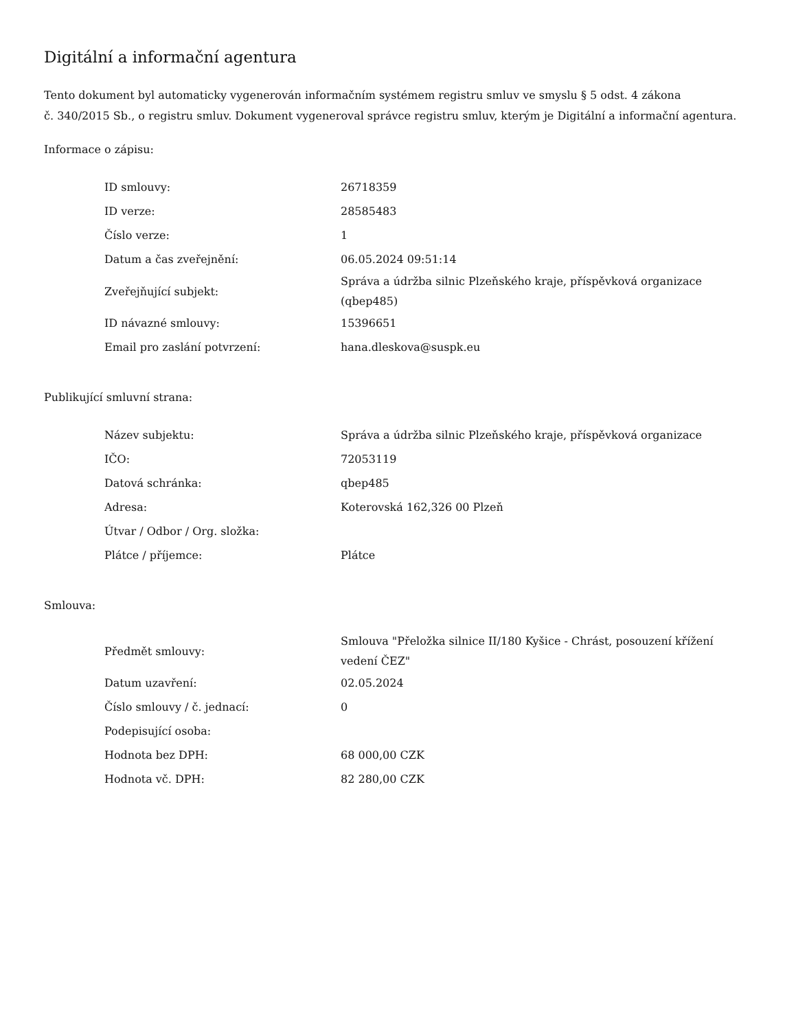Digitální a informační agentura
Tento dokument byl automaticky vygenerován informačním systémem registru smluv ve smyslu § 5 odst. 4 zákona
č. 340/2015 Sb., o registru smluv. Dokument vygeneroval správce registru smluv, kterým je Digitální a informační agentura.
Informace o zápisu:
| ID smlouvy: | 26718359 |
| ID verze: | 28585483 |
| Číslo verze: | 1 |
| Datum a čas zveřejnění: | 06.05.2024 09:51:14 |
| Zveřejňující subjekt: | Správa a údržba silnic Plzeňského kraje, příspěvková organizace (qbep485) |
| ID návazné smlouvy: | 15396651 |
| Email pro zaslání potvrzení: | hana.dleskova@suspk.eu |
Publikující smluvní strana:
| Název subjektu: | Správa a údržba silnic Plzeňského kraje, příspěvková organizace |
| IČO: | 72053119 |
| Datová schránka: | qbep485 |
| Adresa: | Koterovská 162,326 00 Plzeň |
| Útvar / Odbor / Org. složka: | |
| Plátce / příjemce: | Plátce |
Smlouva:
| Předmět smlouvy: | Smlouva "Přeložka silnice II/180 Kyšice - Chrást, posouzení křížení vedení ČEZ" |
| Datum uzavření: | 02.05.2024 |
| Číslo smlouvy / č. jednací: | 0 |
| Podepisující osoba: | |
| Hodnota bez DPH: | 68 000,00 CZK |
| Hodnota vč. DPH: | 82 280,00 CZK |